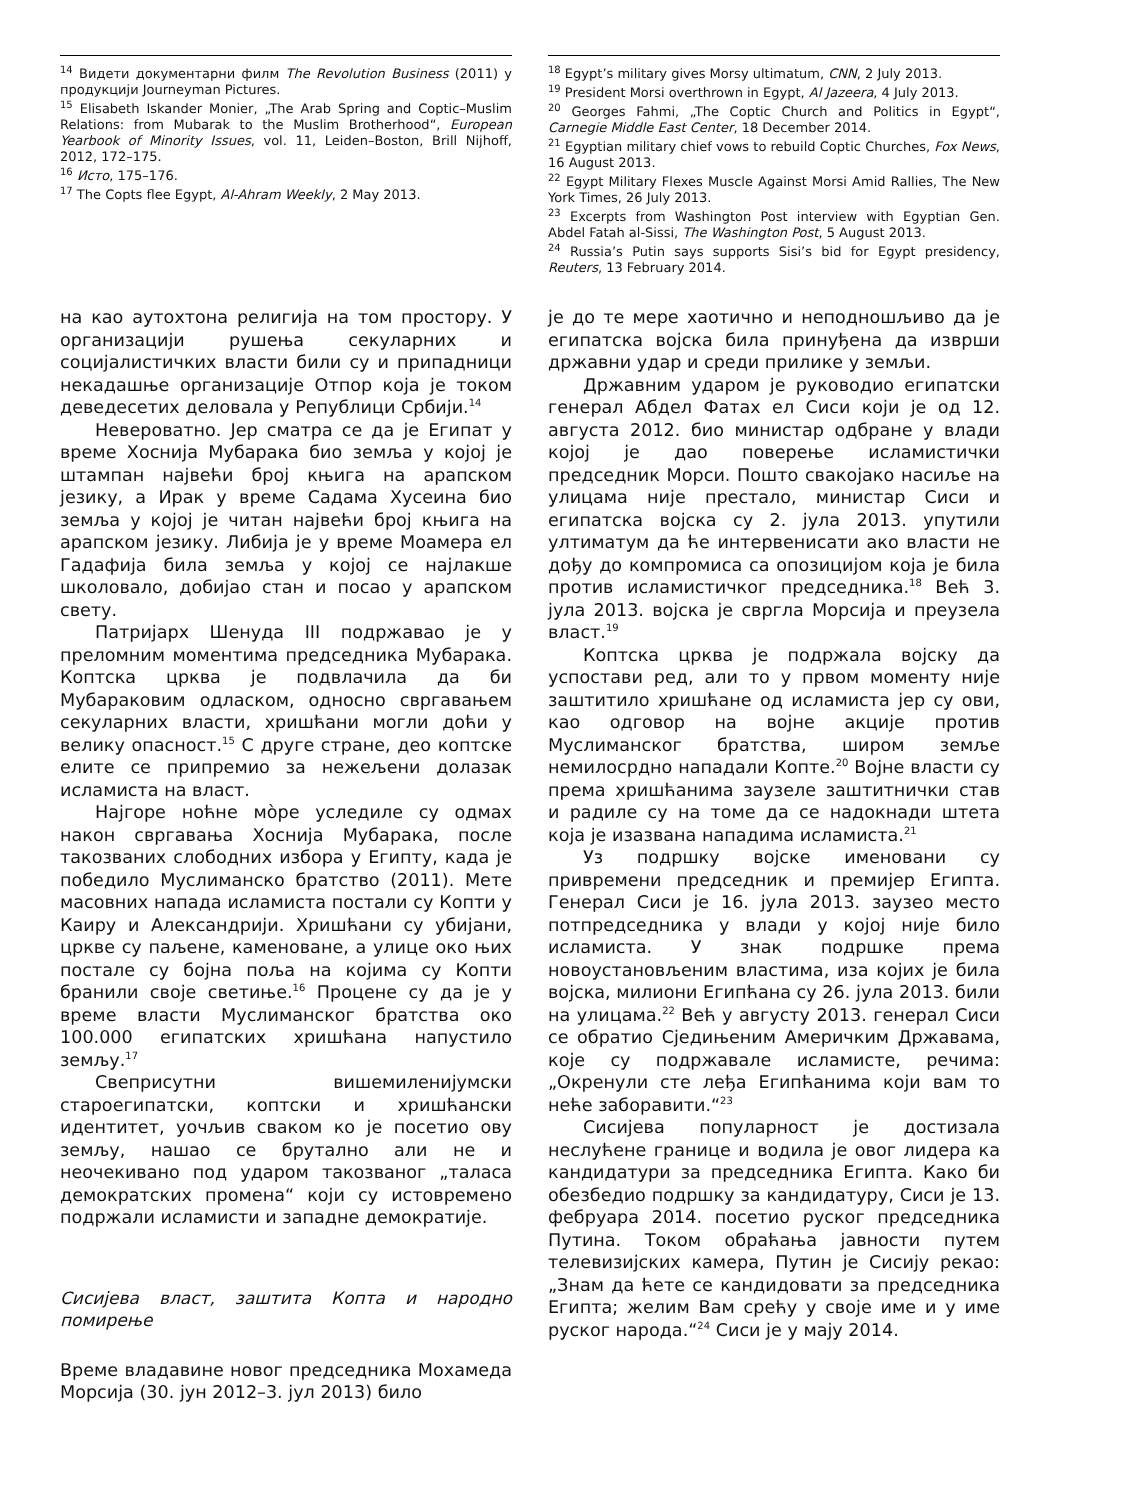<sup>14</sup> Видети документарни филм The Revolution Business (2011) у продукцији Journeyman Pictures.
<sup>15</sup> Elisabeth Iskander Monier, „The Arab Spring and Coptic–Muslim Relations: from Mubarak to the Muslim Brotherhood“, European Yearbook of Minority Issues, vol. 11, Leiden–Boston, Brill Nijhoff, 2012, 172–175.
<sup>16</sup> Исто, 175–176.
<sup>17</sup> The Copts flee Egypt, Al-Ahram Weekly, 2 May 2013.
на као аутохтона религија на том простору. У организацији рушења секуларних и социјалистичких власти били су и припадници некадашње организације Отпор која је током деведесетих деловала у Републици Србији.<sup>14</sup>
Невероватно. Јер сматра се да је Египат у време Хоснија Мубарака био земља у којој је штампан највећи број књига на арапском језику, а Ирак у време Садама Хусеина био земља у којој је читан највећи број књига на арапском језику. Либија је у време Моамера ел Гадафија била земља у којој се најлакше школовало, добијао стан и посао у арапском свету.
Патријарх Шенуда III подржавао је у преломним моментима председника Мубарака. Коптска црква је подвлачила да би Мубараковим одласком, односно свргавањем секуларних власти, хришћани могли доћи у велику опасност.<sup>15</sup> С друге стране, део коптске елите се припремио за нежељени долазак исламиста на власт.
Најгоре ноћне мо̀ре уследиле су одмах након свргавања Хоснија Мубарака, после такозваних слободних избора у Египту, када је победило Муслиманско братство (2011). Мете масовних напада исламиста постали су Копти у Каиру и Александрији. Хришћани су убијани, цркве су паљене, каменоване, а улице око њих постале су бојна поља на којима су Копти бранили своје светиње.<sup>16</sup> Процене су да је у време власти Муслиманског братства око 100.000 египатских хришћана напустило земљу.<sup>17</sup>
Свеприсутни вишемиленијумски староегипатски, коптски и хришћански идентитет, уочљив сваком ко је посетио ову земљу, нашао се брутално али не и неочекивано под ударом такозваног „таласа демократских промена“ који су истовремено подржали исламисти и западне демократије.
Сисијева власт, заштита Копта и народно помирење
Време владавине новог председника Мохамеда Морсија (30. јун 2012–3. јул 2013) било
<sup>18</sup> Egypt’s military gives Morsy ultimatum, CNN, 2 July 2013.
<sup>19</sup> President Morsi overthrown in Egypt, Al Jazeera, 4 July 2013.
<sup>20</sup> Georges Fahmi, „The Coptic Church and Politics in Egypt“, Carnegie Middle East Center, 18 December 2014.
<sup>21</sup> Egyptian military chief vows to rebuild Coptic Churches, Fox News, 16 August 2013.
<sup>22</sup> Egypt Military Flexes Muscle Against Morsi Amid Rallies, The New York Times, 26 July 2013.
<sup>23</sup> Excerpts from Washington Post interview with Egyptian Gen. Abdel Fatah al-Sissi, The Washington Post, 5 August 2013.
<sup>24</sup> Russia’s Putin says supports Sisi’s bid for Egypt presidency, Reuters, 13 February 2014.
је до те мере хаотично и неподношљиво да је египатска војска била принуђена да изврши државни удар и среди прилике у земљи.
Државним ударом је руководио египатски генерал Абдел Фатах ел Сиси који је од 12. августа 2012. био министар одбране у влади којој је дао поверење исламистички председник Морси. Пошто свакојако насиље на улицама није престало, министар Сиси и египатска војска су 2. јула 2013. упутили ултиматум да ће интервенисати ако власти не дођу до компромиса са опозицијом која је била против исламистичког председника.<sup>18</sup> Већ 3. јула 2013. војска је свргла Морсија и преузела власт.<sup>19</sup>
Коптска црква је подржала војску да успостави ред, али то у првом моменту није заштитило хришћане од исламиста јер су ови, као одговор на војне акције против Муслиманског братства, широм земље немилосрдно нападали Копте.<sup>20</sup> Војне власти су према хришћанима заузеле заштитнички став и радиле су на томе да се надокнади штета која је изазвана нападима исламиста.<sup>21</sup>
Уз подршку војске именовани су привремени председник и премијер Египта. Генерал Сиси је 16. јула 2013. заузео место потпредседника у влади у којој није било исламиста. У знак подршке према новоустановљеним властима, иза којих је била војска, милиони Египћана су 26. јула 2013. били на улицама.<sup>22</sup> Већ у августу 2013. генерал Сиси се обратио Сједињеним Америчким Државама, које су подржавале исламисте, речима: „Окренули сте леђа Египћанима који вам то неће заборавити.“<sup>23</sup>
Сисијева популарност је достизала неслућене границе и водила је овог лидера ка кандидатури за председника Египта. Како би обезбедио подршку за кандидатуру, Сиси је 13. фебруара 2014. посетио руског председника Путина. Током обраћања јавности путем телевизијских камера, Путин је Сисију рекао: „Знам да ћете се кандидовати за председника Египта; желим Вам срећу у своје име и у име руског народа.“<sup>24</sup> Сиси је у мају 2014.